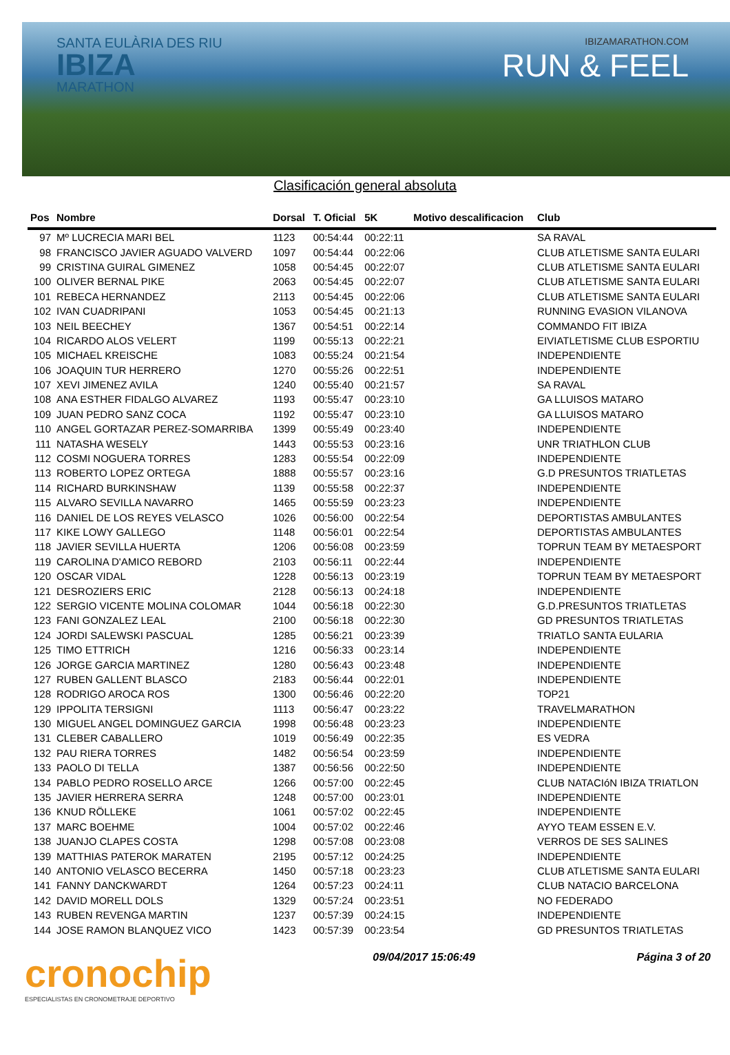SANTA EULÀRIA DES RIU
IBIZA
MARATHON
IBIZAMARATHON.COM
RUN & FEEL
Clasificación general absoluta
| Pos | Nombre | Dorsal | T. Oficial | 5K | Motivo descalificacion | Club |
| --- | --- | --- | --- | --- | --- | --- |
| 97 | Mº LUCRECIA MARI BEL | 1123 | 00:54:44 | 00:22:11 | | SA RAVAL |
| 98 | FRANCISCO JAVIER AGUADO VALVERD | 1097 | 00:54:44 | 00:22:06 | | CLUB ATLETISME SANTA EULARI |
| 99 | CRISTINA GUIRAL GIMENEZ | 1058 | 00:54:45 | 00:22:07 | | CLUB ATLETISME SANTA EULARI |
| 100 | OLIVER BERNAL PIKE | 2063 | 00:54:45 | 00:22:07 | | CLUB ATLETISME SANTA EULARI |
| 101 | REBECA HERNANDEZ | 2113 | 00:54:45 | 00:22:06 | | CLUB ATLETISME SANTA EULARI |
| 102 | IVAN CUADRIPANI | 1053 | 00:54:45 | 00:21:13 | | RUNNING EVASION VILANOVA |
| 103 | NEIL BEECHEY | 1367 | 00:54:51 | 00:22:14 | | COMMANDO FIT IBIZA |
| 104 | RICARDO ALOS VELERT | 1199 | 00:55:13 | 00:22:21 | | EIVIATLETISME CLUB ESPORTIU |
| 105 | MICHAEL KREISCHE | 1083 | 00:55:24 | 00:21:54 | | INDEPENDIENTE |
| 106 | JOAQUIN TUR HERRERO | 1270 | 00:55:26 | 00:22:51 | | INDEPENDIENTE |
| 107 | XEVI JIMENEZ AVILA | 1240 | 00:55:40 | 00:21:57 | | SA RAVAL |
| 108 | ANA ESTHER FIDALGO ALVAREZ | 1193 | 00:55:47 | 00:23:10 | | GA LLUISOS MATARO |
| 109 | JUAN PEDRO SANZ COCA | 1192 | 00:55:47 | 00:23:10 | | GA LLUISOS MATARO |
| 110 | ANGEL GORTAZAR PEREZ-SOMARRIBA | 1399 | 00:55:49 | 00:23:40 | | INDEPENDIENTE |
| 111 | NATASHA WESELY | 1443 | 00:55:53 | 00:23:16 | | UNR TRIATHLON CLUB |
| 112 | COSMI NOGUERA TORRES | 1283 | 00:55:54 | 00:22:09 | | INDEPENDIENTE |
| 113 | ROBERTO LOPEZ ORTEGA | 1888 | 00:55:57 | 00:23:16 | | G.D PRESUNTOS TRIATLETAS |
| 114 | RICHARD BURKINSHAW | 1139 | 00:55:58 | 00:22:37 | | INDEPENDIENTE |
| 115 | ALVARO SEVILLA NAVARRO | 1465 | 00:55:59 | 00:23:23 | | INDEPENDIENTE |
| 116 | DANIEL DE LOS REYES VELASCO | 1026 | 00:56:00 | 00:22:54 | | DEPORTISTAS AMBULANTES |
| 117 | KIKE LOWY GALLEGO | 1148 | 00:56:01 | 00:22:54 | | DEPORTISTAS AMBULANTES |
| 118 | JAVIER SEVILLA HUERTA | 1206 | 00:56:08 | 00:23:59 | | TOPRUN TEAM BY METAESPORT |
| 119 | CAROLINA D'AMICO REBORD | 2103 | 00:56:11 | 00:22:44 | | INDEPENDIENTE |
| 120 | OSCAR VIDAL | 1228 | 00:56:13 | 00:23:19 | | TOPRUN TEAM BY METAESPORT |
| 121 | DESROZIERS ERIC | 2128 | 00:56:13 | 00:24:18 | | INDEPENDIENTE |
| 122 | SERGIO VICENTE MOLINA COLOMAR | 1044 | 00:56:18 | 00:22:30 | | G.D.PRESUNTOS TRIATLETAS |
| 123 | FANI GONZALEZ LEAL | 2100 | 00:56:18 | 00:22:30 | | GD PRESUNTOS TRIATLETAS |
| 124 | JORDI SALEWSKI PASCUAL | 1285 | 00:56:21 | 00:23:39 | | TRIATLO SANTA EULARIA |
| 125 | TIMO ETTRICH | 1216 | 00:56:33 | 00:23:14 | | INDEPENDIENTE |
| 126 | JORGE GARCIA MARTINEZ | 1280 | 00:56:43 | 00:23:48 | | INDEPENDIENTE |
| 127 | RUBEN GALLENT BLASCO | 2183 | 00:56:44 | 00:22:01 | | INDEPENDIENTE |
| 128 | RODRIGO AROCA ROS | 1300 | 00:56:46 | 00:22:20 | | TOP21 |
| 129 | IPPOLITA TERSIGNI | 1113 | 00:56:47 | 00:23:22 | | TRAVELMARATHON |
| 130 | MIGUEL ANGEL DOMINGUEZ GARCIA | 1998 | 00:56:48 | 00:23:23 | | INDEPENDIENTE |
| 131 | CLEBER CABALLERO | 1019 | 00:56:49 | 00:22:35 | | ES VEDRA |
| 132 | PAU RIERA TORRES | 1482 | 00:56:54 | 00:23:59 | | INDEPENDIENTE |
| 133 | PAOLO DI TELLA | 1387 | 00:56:56 | 00:22:50 | | INDEPENDIENTE |
| 134 | PABLO PEDRO ROSELLO ARCE | 1266 | 00:57:00 | 00:22:45 | | CLUB NATACIóN IBIZA TRIATLON |
| 135 | JAVIER HERRERA SERRA | 1248 | 00:57:00 | 00:23:01 | | INDEPENDIENTE |
| 136 | KNUD RÖLLEKE | 1061 | 00:57:02 | 00:22:45 | | INDEPENDIENTE |
| 137 | MARC BOEHME | 1004 | 00:57:02 | 00:22:46 | | AYYO TEAM ESSEN E.V. |
| 138 | JUANJO CLAPES COSTA | 1298 | 00:57:08 | 00:23:08 | | VERROS DE SES SALINES |
| 139 | MATTHIAS PATEROK MARATEN | 2195 | 00:57:12 | 00:24:25 | | INDEPENDIENTE |
| 140 | ANTONIO VELASCO BECERRA | 1450 | 00:57:18 | 00:23:23 | | CLUB ATLETISME SANTA EULARI |
| 141 | FANNY DANCKWARDT | 1264 | 00:57:23 | 00:24:11 | | CLUB NATACIO BARCELONA |
| 142 | DAVID MORELL DOLS | 1329 | 00:57:24 | 00:23:51 | | NO FEDERADO |
| 143 | RUBEN REVENGA MARTIN | 1237 | 00:57:39 | 00:24:15 | | INDEPENDIENTE |
| 144 | JOSE RAMON BLANQUEZ VICO | 1423 | 00:57:39 | 00:23:54 | | GD PRESUNTOS TRIATLETAS |
cronochip
ESPECIALISTAS EN CRONOMETRAJE DEPORTIVO
09/04/2017 15:06:49 Página 3 of 20